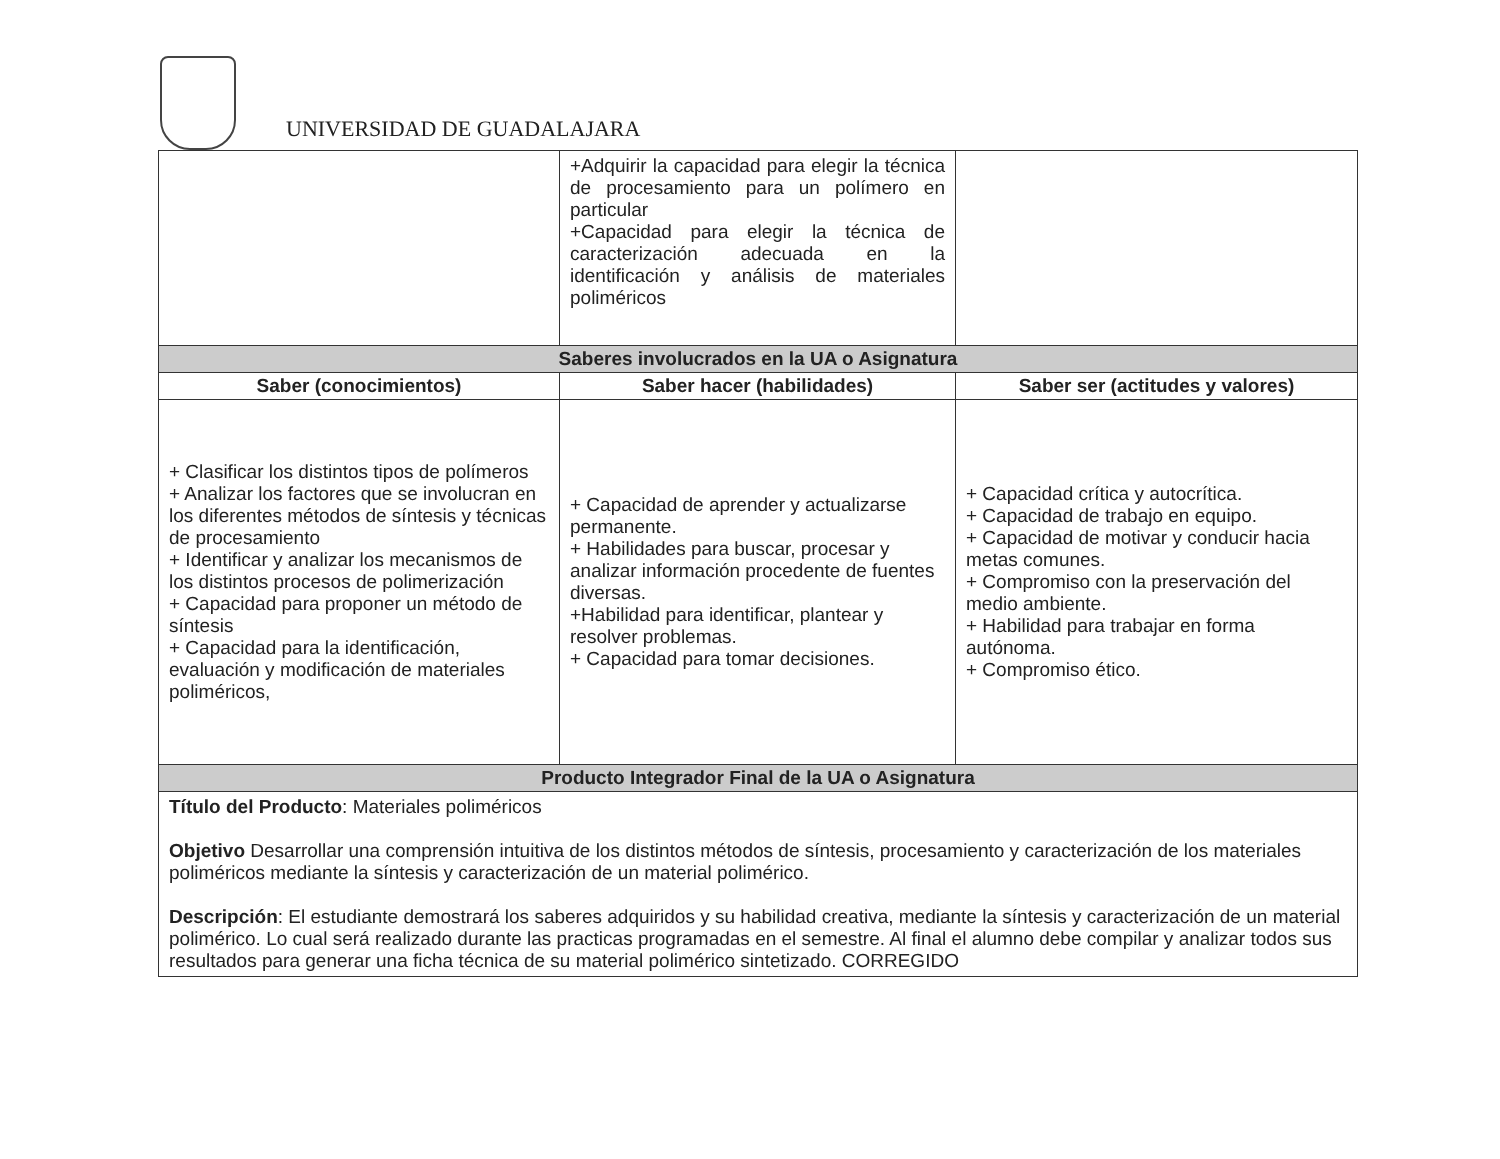UNIVERSIDAD DE GUADALAJARA
| | +Adquirir la capacidad para elegir la técnica de procesamiento para un polímero en particular +Capacidad para elegir la técnica de caracterización adecuada en la identificación y análisis de materiales poliméricos | |
| Saberes involucrados en la UA o Asignatura | | |
| Saber (conocimientos) | Saber hacer (habilidades) | Saber ser (actitudes y valores) |
| + Clasificar los distintos tipos de polímeros + Analizar los factores que se involucran en los diferentes métodos de síntesis y técnicas de procesamiento + Identificar y analizar los mecanismos de los distintos procesos de polimerización + Capacidad para proponer un método de síntesis + Capacidad para la identificación, evaluación y modificación de materiales poliméricos, | + Capacidad de aprender y actualizarse permanente. + Habilidades para buscar, procesar y analizar información procedente de fuentes diversas. +Habilidad para identificar, plantear y resolver problemas. + Capacidad para tomar decisiones. | + Capacidad crítica y autocrítica. + Capacidad de trabajo en equipo. + Capacidad de motivar y conducir hacia metas comunes. + Compromiso con la preservación del medio ambiente. + Habilidad para trabajar en forma autónoma. + Compromiso ético. |
| Producto Integrador Final de la UA o Asignatura | | |
| Título del Producto : Materiales poliméricos Objetivo Desarrollar una comprensión intuitiva de los distintos métodos de síntesis, procesamiento y caracterización de los materiales poliméricos mediante la síntesis y caracterización de un material polimérico. Descripción : El estudiante demostrará los saberes adquiridos y su habilidad creativa, mediante la síntesis y caracterización de un material polimérico. Lo cual será realizado durante las practicas programadas en el semestre. Al final el alumno debe compilar y analizar todos sus resultados para generar una ficha técnica de su material polimérico sintetizado. CORREGIDO | | |